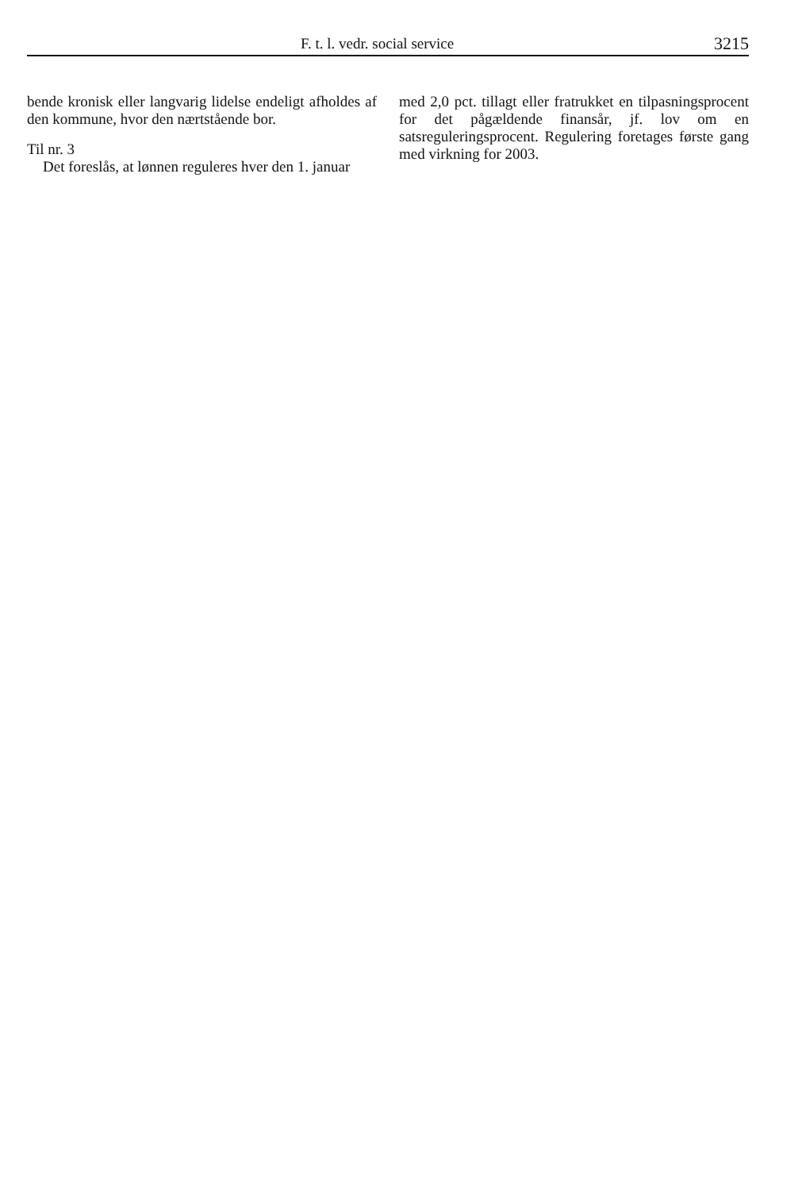F. t. l. vedr. social service 3215
bende kronisk eller langvarig lidelse endeligt afholdes af den kommune, hvor den nærtstående bor.
Til nr. 3
Det foreslås, at lønnen reguleres hver den 1. januar
med 2,0 pct. tillagt eller fratrukket en tilpasningsprocent for det pågældende finansår, jf. lov om en satsreguleringsprocent. Regulering foretages første gang med virkning for 2003.